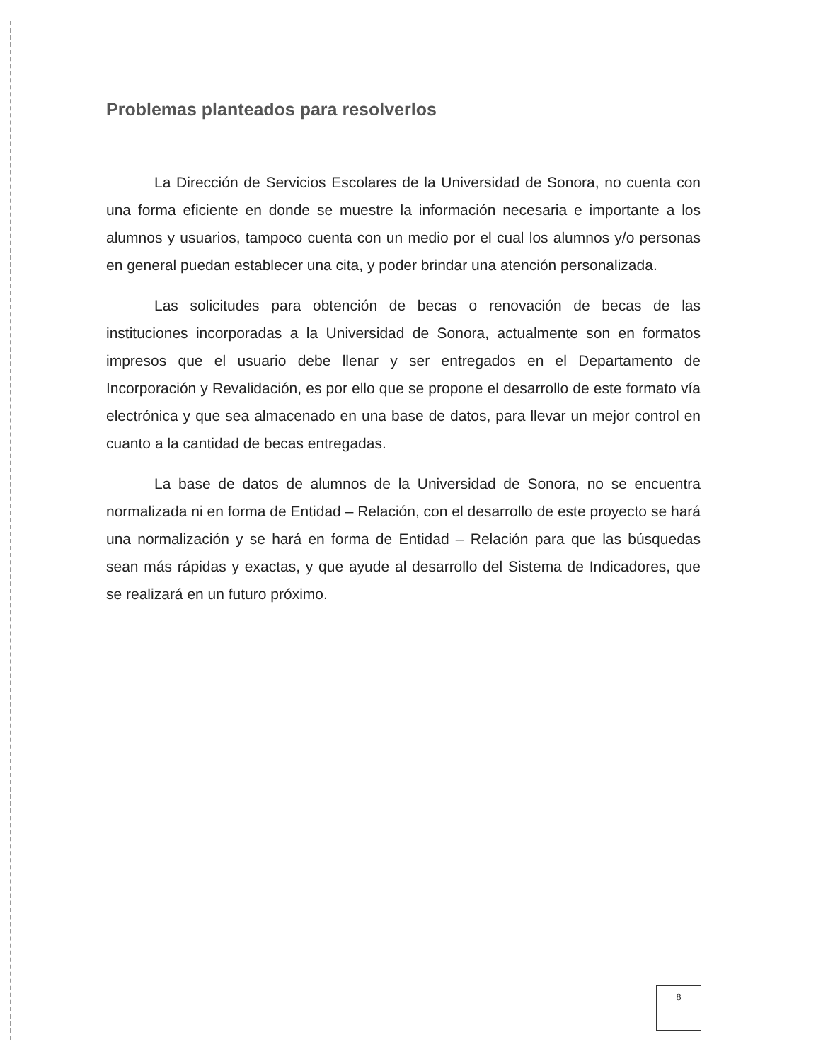Problemas planteados para resolverlos
La Dirección de Servicios Escolares de la Universidad de Sonora, no cuenta con una forma eficiente en donde se muestre la información necesaria e importante a los alumnos y usuarios, tampoco cuenta con un medio por el cual los alumnos y/o personas en general puedan establecer una cita, y poder brindar una atención personalizada.
Las solicitudes para obtención de becas o renovación de becas de las instituciones incorporadas a la Universidad de Sonora, actualmente son en formatos impresos que el usuario debe llenar y ser entregados en el Departamento de Incorporación y Revalidación, es por ello que se propone el desarrollo de este formato vía electrónica y que sea almacenado en una base de datos, para llevar un mejor control en cuanto a la cantidad de becas entregadas.
La base de datos de alumnos de la Universidad de Sonora, no se encuentra normalizada ni en forma de Entidad – Relación, con el desarrollo de este proyecto se hará una normalización y se hará en forma de Entidad – Relación para que las búsquedas sean más rápidas y exactas, y que ayude al desarrollo del Sistema de Indicadores, que se realizará en un futuro próximo.
8